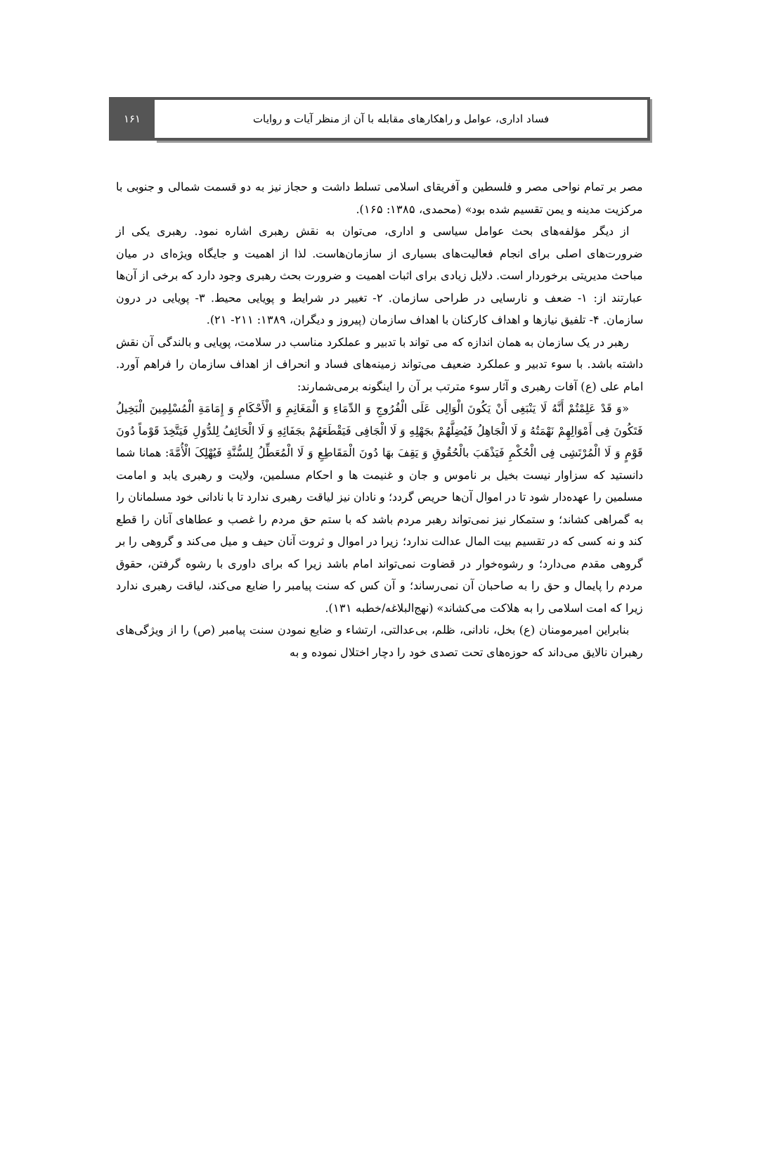۱۶۱ فساد اداری، عوامل و راهکارهای مقابله با آن از منظر آیات و روایات
مصر بر تمام نواحی مصر و فلسطین و آفریقای اسلامی تسلط داشت و حجاز نیز به دو قسمت شمالی و جنوبی با مرکزیت مدینه و یمن تقسیم شده بود» (محمدی، ۱۳۸۵: ۱۶۵).
از دیگر مؤلفه‌های بحث عوامل سیاسی و اداری، می‌توان به نقش رهبری اشاره نمود. رهبری یکی از ضرورت‌های اصلی برای انجام فعالیت‌های بسیاری از سازمان‌هاست. لذا از اهمیت و جایگاه ویژه‌ای در میان مباحث مدیریتی برخوردار است. دلایل زیادی برای اثبات اهمیت و ضرورت بحث رهبری وجود دارد که برخی از آن‌ها عبارتند از: ۱- ضعف و نارسایی در طراحی سازمان. ۲- تغییر در شرایط و پویایی محیط. ۳- پویایی در درون سازمان. ۴- تلفیق نیازها و اهداف کارکنان با اهداف سازمان (پیروز و دیگران، ۱۳۸۹: ۲۱۱- ۲۱).
رهبر در یک سازمان به همان اندازه که می تواند با تدبیر و عملکرد مناسب در سلامت، پویایی و بالندگی آن نقش داشته باشد. با سوء تدبیر و عملکرد ضعیف می‌تواند زمینه‌های فساد و انحراف از اهداف سازمان را فراهم آورد. امام علی (ع) آفات رهبری و آثار سوء مترتب بر آن را اینگونه برمی‌شمارند:
«وَ قَدْ عَلِمْتُمْ أَنَّهُ لَا یَنْبَغِی أَنْ یَکُونَ الْوَالِی عَلَی الْفُرُوجِ وَ الدِّمَاءِ وَ الْمَغَانِمِ وَ الْأَحْکَامِ وَ إِمَامَةِ الْمُسْلِمِینَ الْبَخِیلُ فَتَکُونَ فِی أَمْوَالِهِمْ نَهْمَتُهُ وَ لَا الْجَاهِلُ فَیُضِلَّهُمْ بجَهْلِهِ وَ لَا الْجَافِی فَیَقْطَعَهُمْ بجَفَائِهِ وَ لَا الْحَائِفُ لِلدُّوَلِ فَیَتَّخِذَ قَوْماً دُونَ قَوْمٍ وَ لَا الْمُرْتَشِی فِی الْحُکْمِ فَیَذْهَبَ بالْحُقُوقِ وَ یَقِفَ بهَا دُونَ الْمَقَاطِعِ وَ لَا الْمُعَطِّلُ لِلسُّنَّةِ فَیُهْلِکَ الْأُمَّةَ: همانا شما دانستید که سزاوار نیست بخیل بر ناموس و جان و غنیمت ها و احکام مسلمین، ولایت و رهبری یابد و امامت مسلمین را عهده‌دار شود تا در اموال آن‌ها حریص گردد؛ و نادان نیز لیاقت رهبری ندارد تا با نادانی خود مسلمانان را به گمراهی کشاند؛ و ستمکار نیز نمی‌تواند رهبر مردم باشد که با ستم حق مردم را غصب و عطاهای آنان را قطع کند و نه کسی که در تقسیم بیت المال عدالت ندارد؛ زیرا در اموال و ثروت آنان حیف و میل می‌کند و گروهی را بر گروهی مقدم می‌دارد؛ و رشوه‌خوار در قضاوت نمی‌تواند امام باشد زیرا که برای داوری با رشوه گرفتن، حقوق مردم را پایمال و حق را به صاحبان آن نمی‌رساند؛ و آن کس که سنت پیامبر را ضایع می‌کند، لیاقت رهبری ندارد زیرا که امت اسلامی را به هلاکت می‌کشاند» (نهج‌البلاغه/خطبه ۱۳۱).
بنابراین امیرمومنان (ع) بخل، نادانی، ظلم، بی‌عدالتی، ارتشاء و ضایع نمودن سنت پیامبر (ص) را از ویژگی‌های رهبران نالایق می‌داند که حوزه‌های تحت تصدی خود را دچار اختلال نموده و به